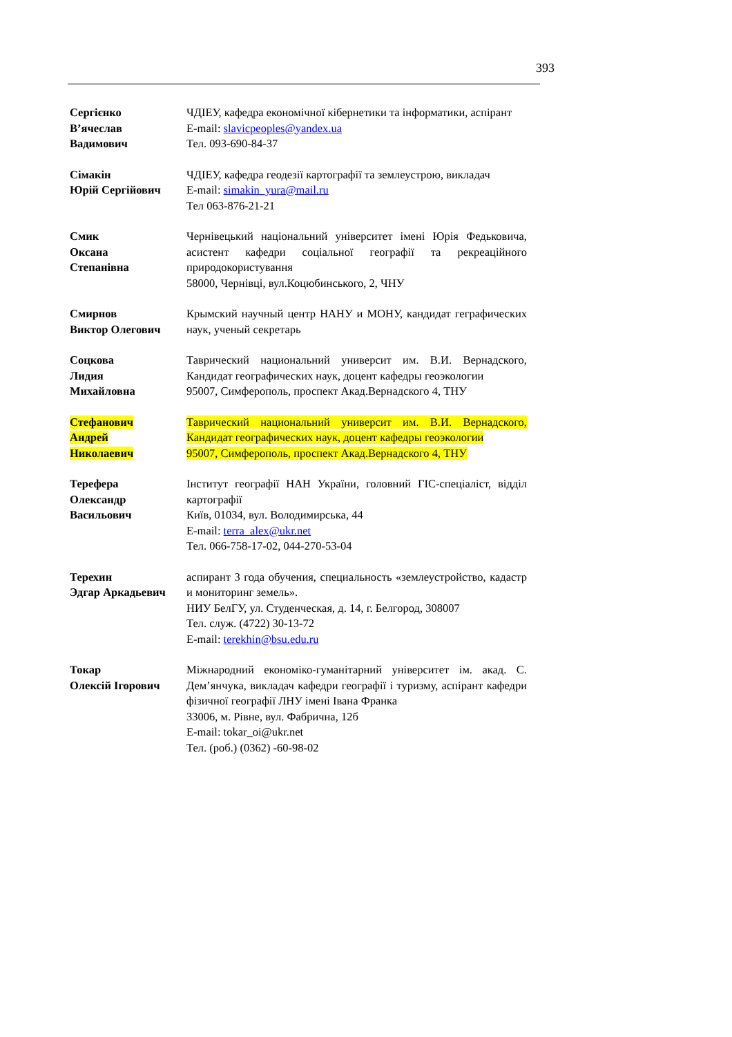393
Сергієнко
В’ячеслав
Вадимович
ЧДІЕУ, кафедра економічної кібернетики та інформатики, аспірант
E-mail: slavicpeoples@yandex.ua
Тел. 093-690-84-37
Сімакін
Юрій Сергійович
ЧДІЕУ, кафедра геодезії картографії та землеустрою, викладач
E-mail: simakin_yura@mail.ru
Тел 063-876-21-21
Смик
Оксана
Степанівна
Чернівецький національний університет імені Юрія Федьковича, асистент кафедри соціальної географії та рекреаційного природокористування
58000, Чернівці, вул.Коцюбинського, 2, ЧНУ
Смирнов
Виктор Олегович
Крымский научный центр НАНУ и МОНУ, кандидат геграфических наук, ученый секретарь
Соцкова
Лидия
Михайловна
Таврический национальний университ им. В.И. Вернадского, Кандидат географических наук, доцент кафедры геоэкологии
95007, Симферополь, проспект Акад.Вернадского 4, ТНУ
Стефанович
Андрей
Николаевич
Таврический национальний университ им. В.И. Вернадского, Кандидат географических наук, доцент кафедры геоэкологии
95007, Симферополь, проспект Акад.Вернадского 4, ТНУ
Терефера
Олександр
Васильович
Інститут географії НАН України, головний ГІС-спеціаліст, відділ картографії
Київ, 01034, вул. Володимирська, 44
E-mail: terra_alex@ukr.net
Тел. 066-758-17-02, 044-270-53-04
Терехин
Эдгар Аркадьевич
аспирант 3 года обучения, специальность «землеустройство, кадастр и мониторинг земель».
НИУ БелГУ, ул. Студенческая, д. 14, г. Белгород, 308007
Тел. служ. (4722) 30-13-72
E-mail: terekhin@bsu.edu.ru
Токар
Олексій Ігорович
Міжнародний економіко-гуманітарний університет ім. акад. С. Дем’янчука, викладач кафедри географії і туризму, аспірант кафедри фізичної географії ЛНУ імені Івана Франка
33006, м. Рівне, вул. Фабрична, 12б
E-mail: tokar_oi@ukr.net
Тел. (роб.) (0362) -60-98-02